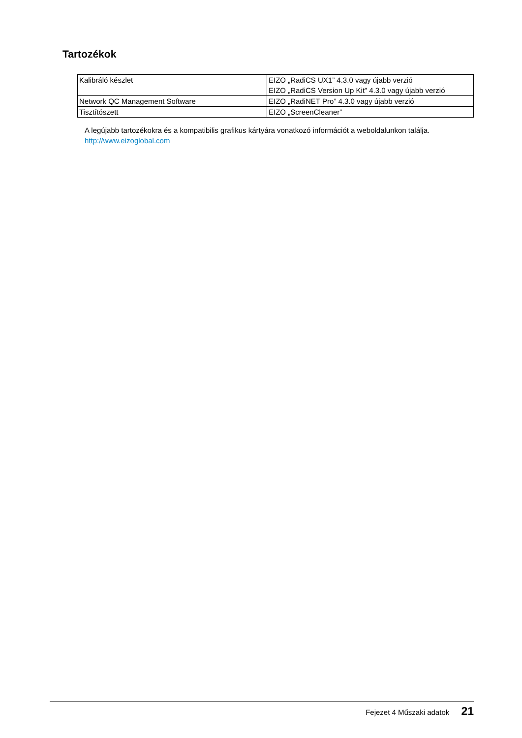Tartozékok
| Kalibráló készlet | EIZO „RadiCS UX1” 4.3.0 vagy újabb verzió EIZO „RadiCS Version Up Kit” 4.3.0 vagy újabb verzió |
| Network QC Management Software | EIZO „RadiNET Pro” 4.3.0 vagy újabb verzió |
| Tisztítószett | EIZO „ScreenCleaner” |
A legújabb tartozékokra és a kompatibilis grafikus kártyára vonatkozó információt a weboldalunkon találja.
http://www.eizoglobal.com
Fejezet 4 Műszaki adatok 21